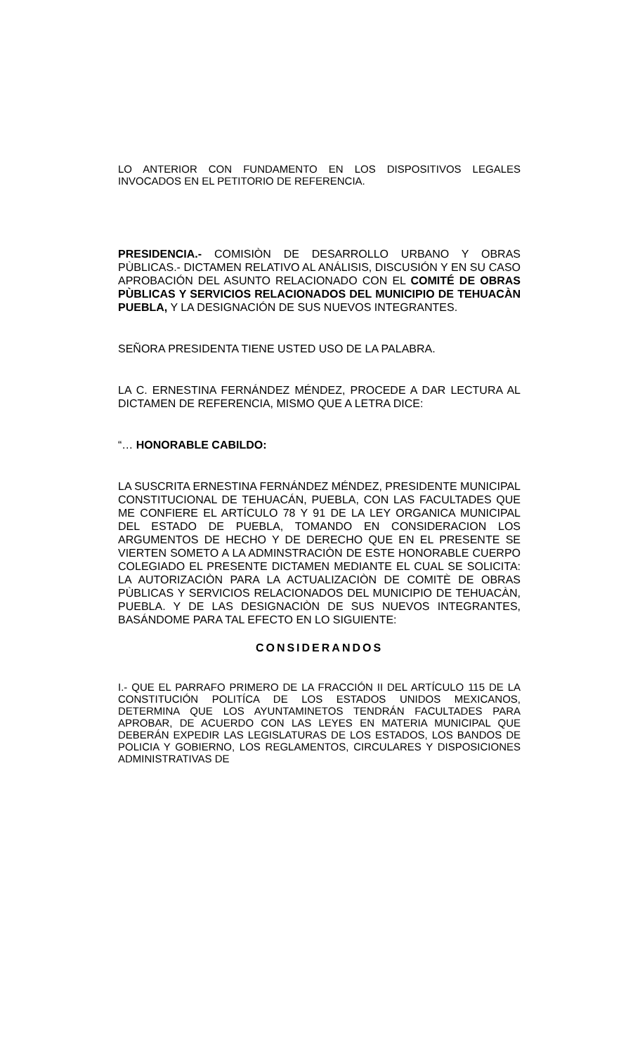LO ANTERIOR CON FUNDAMENTO EN LOS DISPOSITIVOS LEGALES INVOCADOS EN EL PETITORIO DE REFERENCIA.
PRESIDENCIA.- COMISIÒN DE DESARROLLO URBANO Y OBRAS PÙBLICAS.- DICTAMEN RELATIVO AL ANÁLISIS, DISCUSIÓN Y EN SU CASO APROBACIÓN DEL ASUNTO RELACIONADO CON EL COMITÉ DE OBRAS PÙBLICAS Y SERVICIOS RELACIONADOS DEL MUNICIPIO DE TEHUACÀN PUEBLA, Y LA DESIGNACIÓN DE SUS NUEVOS INTEGRANTES.
SEÑORA PRESIDENTA TIENE USTED USO DE LA PALABRA.
LA C. ERNESTINA FERNÁNDEZ MÉNDEZ, PROCEDE A DAR LECTURA AL DICTAMEN DE REFERENCIA, MISMO QUE A LETRA DICE:
“… HONORABLE CABILDO:
LA SUSCRITA ERNESTINA FERNÁNDEZ MÉNDEZ, PRESIDENTE MUNICIPAL CONSTITUCIONAL DE TEHUACÁN, PUEBLA, CON LAS FACULTADES QUE ME CONFIERE EL ARTÍCULO 78 Y 91 DE LA LEY ORGANICA MUNICIPAL DEL ESTADO DE PUEBLA, TOMANDO EN CONSIDERACION LOS ARGUMENTOS DE HECHO Y DE DERECHO QUE EN EL PRESENTE SE VIERTEN SOMETO A LA ADMINSTRACIÒN DE ESTE HONORABLE CUERPO COLEGIADO EL PRESENTE DICTAMEN MEDIANTE EL CUAL SE SOLICITA: LA AUTORIZACIÒN PARA LA ACTUALIZACIÒN DE COMITÈ DE OBRAS PÙBLICAS Y SERVICIOS RELACIONADOS DEL MUNICIPIO DE TEHUACÀN, PUEBLA. Y DE LAS DESIGNACIÒN DE SUS NUEVOS INTEGRANTES, BASÁNDOME PARA TAL EFECTO EN LO SIGUIENTE:
CONSIDERANDOS
I.- QUE EL PARRAFO PRIMERO DE LA FRACCIÓN II DEL ARTÍCULO 115 DE LA CONSTITUCIÓN POLITÍCA DE LOS ESTADOS UNIDOS MEXICANOS, DETERMINA QUE LOS AYUNTAMINETOS TENDRÁN FACULTADES PARA APROBAR, DE ACUERDO CON LAS LEYES EN MATERIA MUNICIPAL QUE DEBERÁN EXPEDIR LAS LEGISLATURAS DE LOS ESTADOS, LOS BANDOS DE POLICIA Y GOBIERNO, LOS REGLAMENTOS, CIRCULARES Y DISPOSICIONES ADMINISTRATIVAS DE